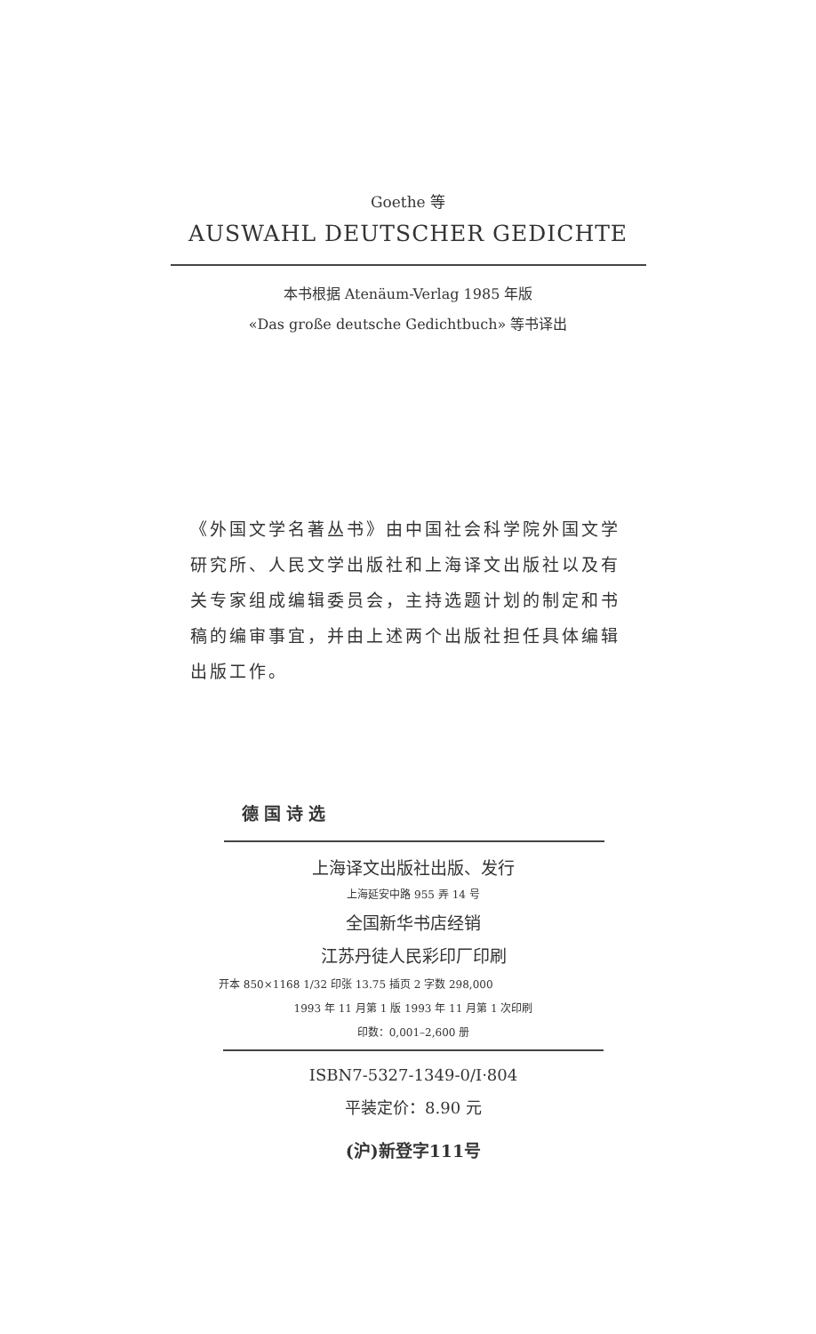Goethe 等
AUSWAHL DEUTSCHER GEDICHTE
本书根据 Atenäum-Verlag 1985 年版
«Das große deutsche Gedichtbuch» 等书译出
《外国文学名著丛书》由中国社会科学院外国文学研究所、人民文学出版社和上海译文出版社以及有关专家组成编辑委员会，主持选题计划的制定和书稿的编审事宜，并由上述两个出版社担任具体编辑出版工作。
德国诗选
上海译文出版社出版、发行
上海延安中路 955 弄 14 号
全国新华书店经销
江苏丹徒人民彩印厂印刷
开本 850×1168 1/32 印张 13.75 插页 2 字数 298,000
1993 年 11 月第 1 版 1993 年 11 月第 1 次印刷
印数：0,001–2,600 册
ISBN7-5327-1349-0/I·804
平装定价：8.90 元
(沪)新登字111号